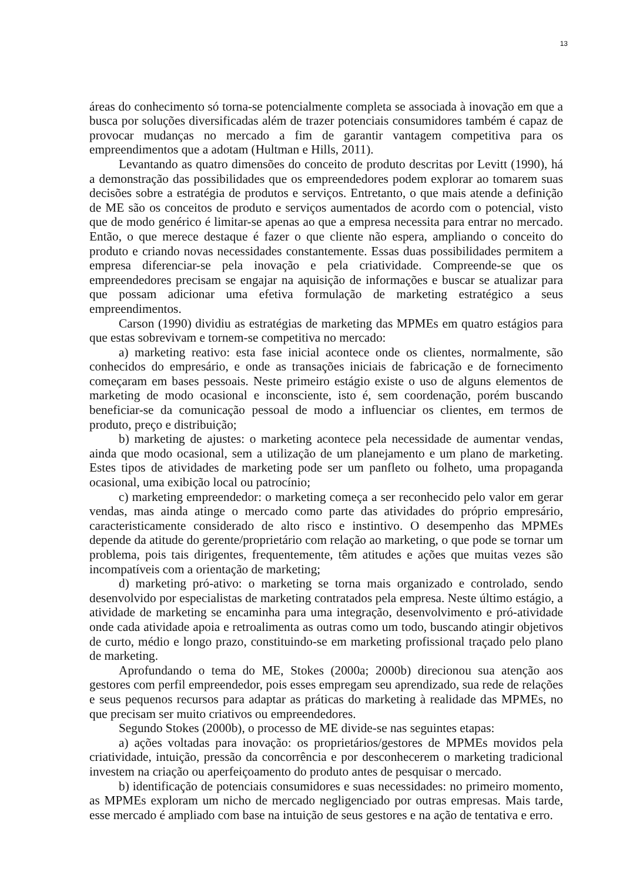13
áreas do conhecimento só torna-se potencialmente completa se associada à inovação em que a busca por soluções diversificadas além de trazer potenciais consumidores também é capaz de provocar mudanças no mercado a fim de garantir vantagem competitiva para os empreendimentos que a adotam (Hultman e Hills, 2011).
Levantando as quatro dimensões do conceito de produto descritas por Levitt (1990), há a demonstração das possibilidades que os empreendedores podem explorar ao tomarem suas decisões sobre a estratégia de produtos e serviços. Entretanto, o que mais atende a definição de ME são os conceitos de produto e serviços aumentados de acordo com o potencial, visto que de modo genérico é limitar-se apenas ao que a empresa necessita para entrar no mercado. Então, o que merece destaque é fazer o que cliente não espera, ampliando o conceito do produto e criando novas necessidades constantemente. Essas duas possibilidades permitem a empresa diferenciar-se pela inovação e pela criatividade. Compreende-se que os empreendedores precisam se engajar na aquisição de informações e buscar se atualizar para que possam adicionar uma efetiva formulação de marketing estratégico a seus empreendimentos.
Carson (1990) dividiu as estratégias de marketing das MPMEs em quatro estágios para que estas sobrevivam e tornem-se competitiva no mercado:
a) marketing reativo: esta fase inicial acontece onde os clientes, normalmente, são conhecidos do empresário, e onde as transações iniciais de fabricação e de fornecimento começaram em bases pessoais. Neste primeiro estágio existe o uso de alguns elementos de marketing de modo ocasional e inconsciente, isto é, sem coordenação, porém buscando beneficiar-se da comunicação pessoal de modo a influenciar os clientes, em termos de produto, preço e distribuição;
b) marketing de ajustes: o marketing acontece pela necessidade de aumentar vendas, ainda que modo ocasional, sem a utilização de um planejamento e um plano de marketing. Estes tipos de atividades de marketing pode ser um panfleto ou folheto, uma propaganda ocasional, uma exibição local ou patrocínio;
c) marketing empreendedor: o marketing começa a ser reconhecido pelo valor em gerar vendas, mas ainda atinge o mercado como parte das atividades do próprio empresário, caracteristicamente considerado de alto risco e instintivo. O desempenho das MPMEs depende da atitude do gerente/proprietário com relação ao marketing, o que pode se tornar um problema, pois tais dirigentes, frequentemente, têm atitudes e ações que muitas vezes são incompatíveis com a orientação de marketing;
d) marketing pró-ativo: o marketing se torna mais organizado e controlado, sendo desenvolvido por especialistas de marketing contratados pela empresa. Neste último estágio, a atividade de marketing se encaminha para uma integração, desenvolvimento e pró-atividade onde cada atividade apoia e retroalimenta as outras como um todo, buscando atingir objetivos de curto, médio e longo prazo, constituindo-se em marketing profissional traçado pelo plano de marketing.
Aprofundando o tema do ME, Stokes (2000a; 2000b) direcionou sua atenção aos gestores com perfil empreendedor, pois esses empregam seu aprendizado, sua rede de relações e seus pequenos recursos para adaptar as práticas do marketing à realidade das MPMEs, no que precisam ser muito criativos ou empreendedores.
Segundo Stokes (2000b), o processo de ME divide-se nas seguintes etapas:
a) ações voltadas para inovação: os proprietários/gestores de MPMEs movidos pela criatividade, intuição, pressão da concorrência e por desconhecerem o marketing tradicional investem na criação ou aperfeiçoamento do produto antes de pesquisar o mercado.
b) identificação de potenciais consumidores e suas necessidades: no primeiro momento, as MPMEs exploram um nicho de mercado negligenciado por outras empresas. Mais tarde, esse mercado é ampliado com base na intuição de seus gestores e na ação de tentativa e erro.